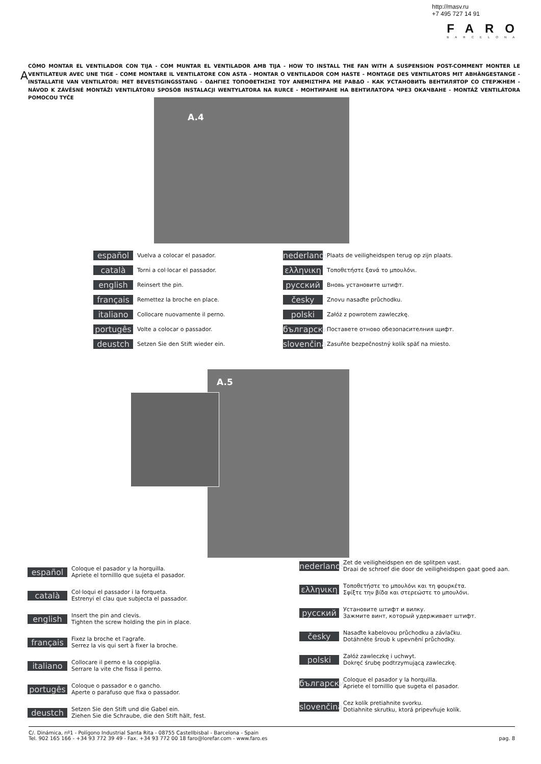http://masv.ru
+7 495 727 14 91
FARO
BARCELONA
A
CÓMO MONTAR EL VENTILADOR CON TIJA - COM MUNTAR EL VENTILADOR AMB TIJA - HOW TO INSTALL THE FAN WITH A SUSPENSION POST-COMMENT MONTER LE VENTILATEUR AVEC UNE TIGE - COME MONTARE IL VENTILATORE CON ASTA - MONTAR O VENTILADOR COM HASTE - MONTAGE DES VENTILATORS MIT ABHÄNGESTANGE - INSTALLATIE VAN VENTILATOR: MET BEVESTIGINGSSTANG - ΟΔΗΓΙΕΣ ΤΟΠΟΘΕΤΗΣΗΣ ΤΟΥ ΑΝΕΜΙΣΤΗΡΑ ΜΕ ΡΑΒΔΟ - КАК УСТАНОВИТЬ ВЕНТИЛЯТОР СО СТЕРЖНЕМ - NÁVOD K ZÁVĚSNÉ MONTÁŽI VENTILÁTORU SPOSÓB INSTALACJI WENTYLATORA NA RURCE - МОНТИРАНЕ НА ВЕНТИЛАТОРА ЧРЕЗ ОКАЧВАНЕ - MONTÁŽ VENTILÁTORA POMOCOU TYČE
A.4
español Vuelva a colocar el pasador.
català Torni a col·locar el passador.
english Reinsert the pin.
français Remettez la broche en place.
italiano Collocare nuovamente il perno.
portugês Volte a colocar o passador.
deustch Setzen Sie den Stift wieder ein.
nederlands Plaats de veiligheidspen terug op zijn plaats.
ελληνικη Τοποθετήστε ξανά το μπουλόνι.
русский Вновь установите штифт.
česky Znovu nasaďte průchodku.
polski Załóż z powrotem zawleczkę.
български Поставете отново обезопасителния щифт.
slovenčina Zasuňte bezpečnostný kolík späť na miesto.
A.5
español Coloque el pasador y la horquilla.
Apriete el tornilllo que sujeta el pasador.
català Col·loqui el passador i la forqueta.
Estrenyi el clau que subjecta el passador.
english Insert the pin and clevis.
Tighten the screw holding the pin in place.
français Fixez la broche et l'agrafe.
Serrez la vis qui sert à fixer la broche.
italiano Collocare il perno e la coppiglia.
Serrare la vite che fissa il perno.
portugês Coloque o passador e o gancho.
Aperte o parafuso que fixa o passador.
deustch Setzen Sie den Stift und die Gabel ein.
Ziehen Sie die Schraube, die den Stift hält, fest.
nederlands Zet de veiligheidspen en de splitpen vast.
Draai de schroef die door de veiligheidspen gaat goed aan.
ελληνικη Τοποθετήστε το μπουλόνι και τη φουρκέτα.
Σφίξτε την βίδα και στερεώστε το μπουλόνι.
русский Установите штифт и вилку.
Зажмите винт, который удерживает штифт.
česky Nasaďte kabelovou průchodku a závlačku.
Dotáhněte šroub k upevnění průchodky.
polski Załóż zawleczkę i uchwyt.
Dokręć śrubę podtrzymującą zawleczkę.
български Coloque el pasador y la horquilla.
Apriete el tornilllo que sugeta el pasador.
slovenčina Cez kolík pretiahnite svorku.
Dotiahnite skrutku, ktorá pripevňuje kolík.
C/. Dinámica, nº1 - Polígono Industrial Santa Rita - 08755 Castellbisbal - Barcelona - Spain
Tel. 902 165 166 - +34 93 772 39 49 - Fax. +34 93 772 00 18 faro@lorefar.com - www.faro.es
pag. 8